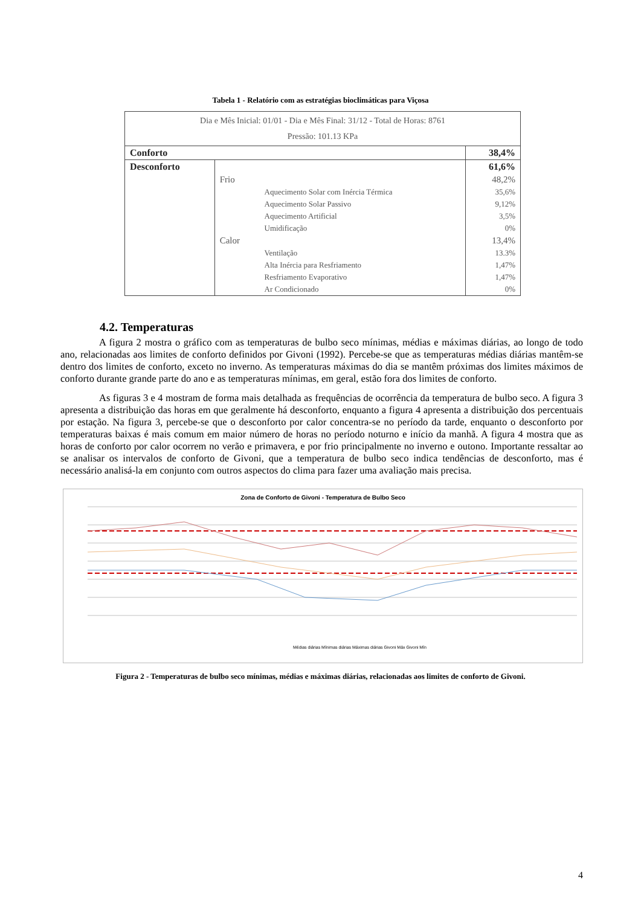Tabela 1 - Relatório com as estratégias bioclimáticas para Viçosa
| Dia e Mês Inicial: 01/01 - Dia e Mês Final: 31/12 - Total de Horas: 8761 Pressão: 101.13 KPa | | | |
| Conforto | | | 38,4% |
| Desconforto | | | 61,6% |
| | Frio | | 48,2% |
| | | Aquecimento Solar com Inércia Térmica | 35,6% |
| | | Aquecimento Solar Passivo | 9,12% |
| | | Aquecimento Artificial | 3,5% |
| | | Umidificação | 0% |
| | Calor | | 13,4% |
| | | Ventilação | 13.3% |
| | | Alta Inércia para Resfriamento | 1,47% |
| | | Resfriamento Evaporativo | 1,47% |
| | | Ar Condicionado | 0% |
4.2. Temperaturas
A figura 2 mostra o gráfico com as temperaturas de bulbo seco mínimas, médias e máximas diárias, ao longo de todo ano, relacionadas aos limites de conforto definidos por Givoni (1992). Percebe-se que as temperaturas médias diárias mantêm-se dentro dos limites de conforto, exceto no inverno. As temperaturas máximas do dia se mantêm próximas dos limites máximos de conforto durante grande parte do ano e as temperaturas mínimas, em geral, estão fora dos limites de conforto.
As figuras 3 e 4 mostram de forma mais detalhada as frequências de ocorrência da temperatura de bulbo seco. A figura 3 apresenta a distribuição das horas em que geralmente há desconforto, enquanto a figura 4 apresenta a distribuição dos percentuais por estação. Na figura 3, percebe-se que o desconforto por calor concentra-se no período da tarde, enquanto o desconforto por temperaturas baixas é mais comum em maior número de horas no período noturno e início da manhã. A figura 4 mostra que as horas de conforto por calor ocorrem no verão e primavera, e por frio principalmente no inverno e outono. Importante ressaltar ao se analisar os intervalos de conforto de Givoni, que a temperatura de bulbo seco indica tendências de desconforto, mas é necessário analisá-la em conjunto com outros aspectos do clima para fazer uma avaliação mais precisa.
Zona de Conforto de Givoni - Temperatura de Bulbo Seco
Médias diárias Mínimas diárias Máximas diárias Givoni Máx Givoni Mín
Figura 2 - Temperaturas de bulbo seco mínimas, médias e máximas diárias, relacionadas aos limites de conforto de Givoni.
4